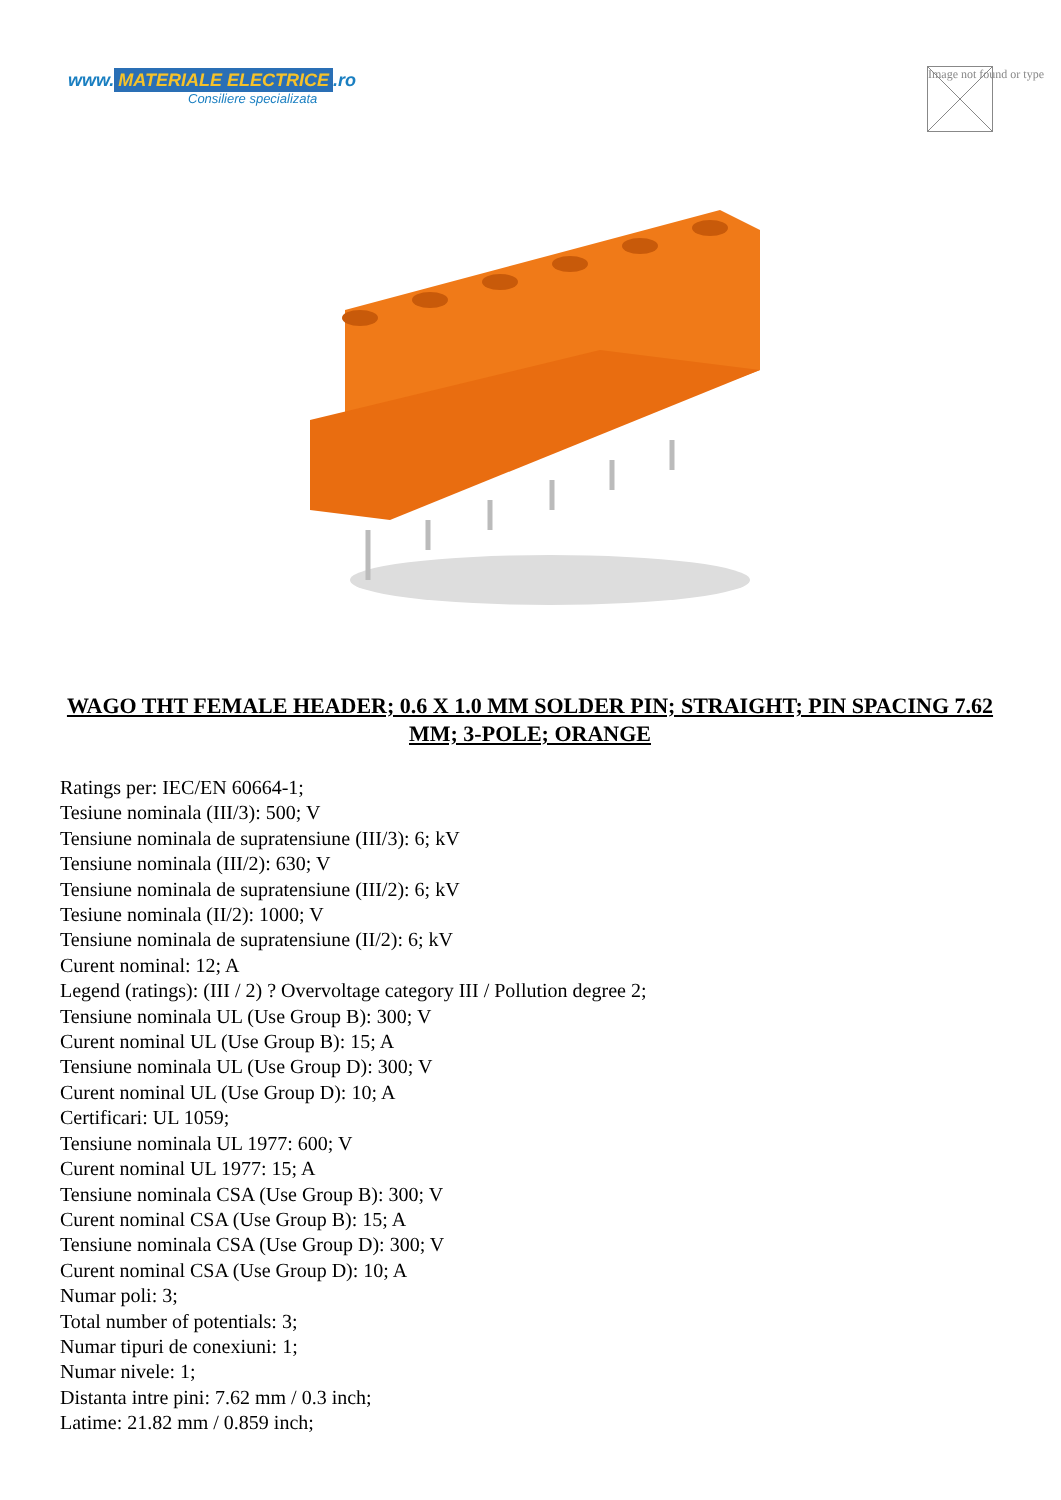www. MATERIALE ELECTRICE.ro
Consiliere specializata
Image not found or type
WAGO THT FEMALE HEADER; 0.6 X 1.0 MM SOLDER PIN; STRAIGHT; PIN SPACING 7.62 MM; 3-POLE; ORANGE
Ratings per: IEC/EN 60664-1;
Tesiune nominala (III/3): 500; V
Tensiune nominala de supratensiune (III/3): 6; kV
Tensiune nominala (III/2): 630; V
Tensiune nominala de supratensiune (III/2): 6; kV
Tesiune nominala (II/2): 1000; V
Tensiune nominala de supratensiune (II/2): 6; kV
Curent nominal: 12; A
Legend (ratings): (III / 2) ? Overvoltage category III / Pollution degree 2;
Tensiune nominala UL (Use Group B): 300; V
Curent nominal UL (Use Group B): 15; A
Tensiune nominala UL (Use Group D): 300; V
Curent nominal UL (Use Group D): 10; A
Certificari: UL 1059;
Tensiune nominala UL 1977: 600; V
Curent nominal UL 1977: 15; A
Tensiune nominala CSA (Use Group B): 300; V
Curent nominal CSA (Use Group B): 15; A
Tensiune nominala CSA (Use Group D): 300; V
Curent nominal CSA (Use Group D): 10; A
Numar poli: 3;
Total number of potentials: 3;
Numar tipuri de conexiuni: 1;
Numar nivele: 1;
Distanta intre pini: 7.62 mm / 0.3 inch;
Latime: 21.82 mm / 0.859 inch;